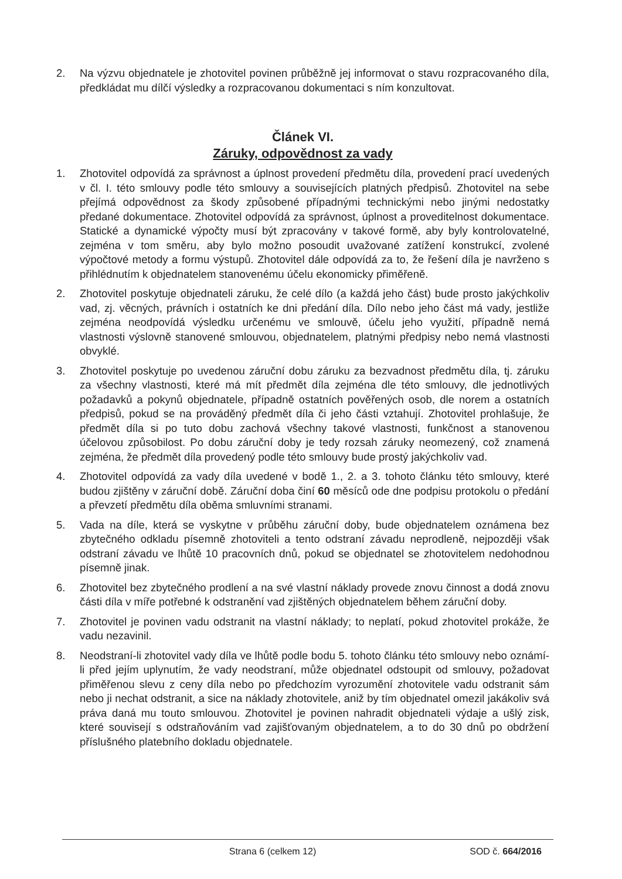2. Na výzvu objednatele je zhotovitel povinen průběžně jej informovat o stavu rozpracovaného díla, předkládat mu dílčí výsledky a rozpracovanou dokumentaci s ním konzultovat.
Článek VI.
Záruky, odpovědnost za vady
1. Zhotovitel odpovídá za správnost a úplnost provedení předmětu díla, provedení prací uvedených v čl. I. této smlouvy podle této smlouvy a souvisejících platných předpisů. Zhotovitel na sebe přejímá odpovědnost za škody způsobené případnými technickými nebo jinými nedostatky předané dokumentace. Zhotovitel odpovídá za správnost, úplnost a proveditelnost dokumentace. Statické a dynamické výpočty musí být zpracovány v takové formě, aby byly kontrolovatelné, zejména v tom směru, aby bylo možno posoudit uvažované zatížení konstrukcí, zvolené výpočtové metody a formu výstupů. Zhotovitel dále odpovídá za to, že řešení díla je navrženo s přihlédnutím k objednatelem stanovenému účelu ekonomicky přiměřeně.
2. Zhotovitel poskytuje objednateli záruku, že celé dílo (a každá jeho část) bude prosto jakýchkoliv vad, zj. věcných, právních i ostatních ke dni předání díla. Dílo nebo jeho část má vady, jestliže zejména neodpovídá výsledku určenému ve smlouvě, účelu jeho využití, případně nemá vlastnosti výslovně stanovené smlouvou, objednatelem, platnými předpisy nebo nemá vlastnosti obvyklé.
3. Zhotovitel poskytuje po uvedenou záruční dobu záruku za bezvadnost předmětu díla, tj. záruku za všechny vlastnosti, které má mít předmět díla zejména dle této smlouvy, dle jednotlivých požadavků a pokynů objednatele, případně ostatních pověřených osob, dle norem a ostatních předpisů, pokud se na prováděný předmět díla či jeho části vztahují. Zhotovitel prohlašuje, že předmět díla si po tuto dobu zachová všechny takové vlastnosti, funkčnost a stanovenou účelovou způsobilost. Po dobu záruční doby je tedy rozsah záruky neomezený, což znamená zejména, že předmět díla provedený podle této smlouvy bude prostý jakýchkoliv vad.
4. Zhotovitel odpovídá za vady díla uvedené v bodě 1., 2. a 3. tohoto článku této smlouvy, které budou zjištěny v záruční době. Záruční doba činí 60 měsíců ode dne podpisu protokolu o předání a převzetí předmětu díla oběma smluvními stranami.
5. Vada na díle, která se vyskytne v průběhu záruční doby, bude objednatelem oznámena bez zbytečného odkladu písemně zhotoviteli a tento odstraní závadu neprodleně, nejpozději však odstraní závadu ve lhůtě 10 pracovních dnů, pokud se objednatel se zhotovitelem nedohodnou písemně jinak.
6. Zhotovitel bez zbytečného prodlení a na své vlastní náklady provede znovu činnost a dodá znovu části díla v míře potřebné k odstranění vad zjištěných objednatelem během záruční doby.
7. Zhotovitel je povinen vadu odstranit na vlastní náklady; to neplatí, pokud zhotovitel prokáže, že vadu nezavinil.
8. Neodstraní-li zhotovitel vady díla ve lhůtě podle bodu 5. tohoto článku této smlouvy nebo oznámí-li před jejím uplynutím, že vady neodstraní, může objednatel odstoupit od smlouvy, požadovat přiměřenou slevu z ceny díla nebo po předchozím vyrozumění zhotovitele vadu odstranit sám nebo ji nechat odstranit, a sice na náklady zhotovitele, aniž by tím objednatel omezil jakákoliv svá práva daná mu touto smlouvou. Zhotovitel je povinen nahradit objednateli výdaje a ušlý zisk, které souvisejí s odstraňováním vad zajišťovaným objednatelem, a to do 30 dnů po obdržení příslušného platebního dokladu objednatele.
Strana 6 (celkem 12) SOD č. 664/2016